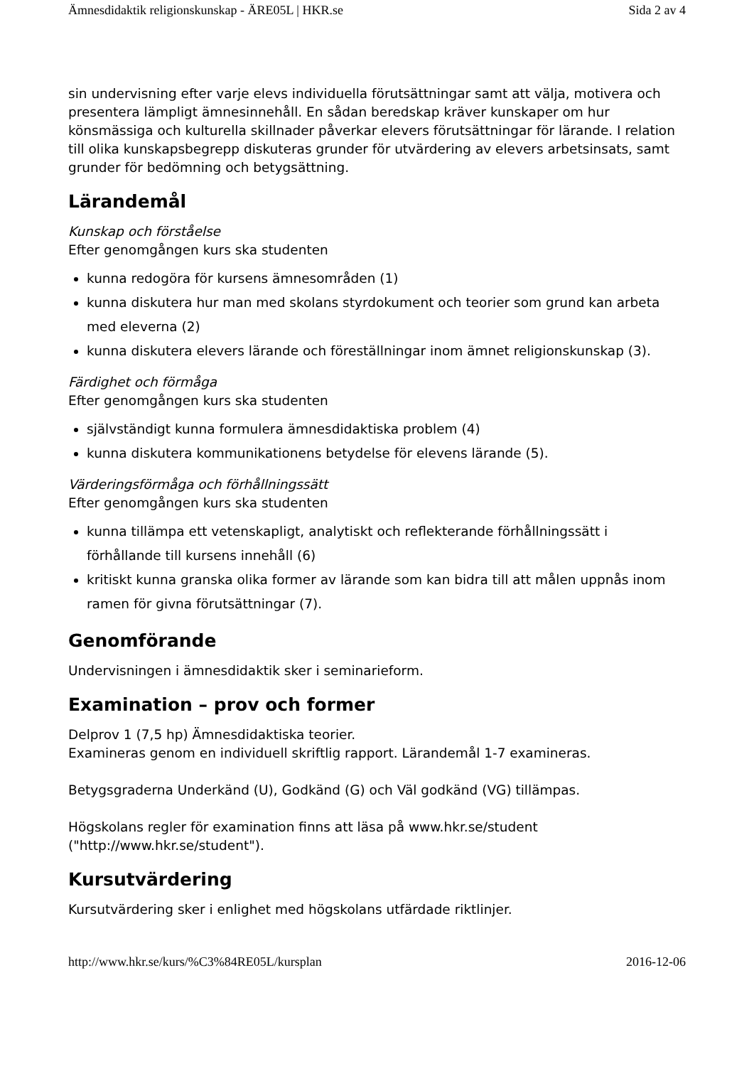Ämnesdidaktik religionskunskap - ÄRE05L | HKR.se Sida 2 av 4
sin undervisning efter varje elevs individuella förutsättningar samt att välja, motivera och presentera lämpligt ämnesinnehåll. En sådan beredskap kräver kunskaper om hur könsmässiga och kulturella skillnader påverkar elevers förutsättningar för lärande. I relation till olika kunskapsbegrepp diskuteras grunder för utvärdering av elevers arbetsinsats, samt grunder för bedömning och betygsättning.
Lärandemål
Kunskap och förståelse
Efter genomgången kurs ska studenten
kunna redogöra för kursens ämnesområden (1)
kunna diskutera hur man med skolans styrdokument och teorier som grund kan arbeta med eleverna (2)
kunna diskutera elevers lärande och föreställningar inom ämnet religionskunskap (3).
Färdighet och förmåga
Efter genomgången kurs ska studenten
självständigt kunna formulera ämnesdidaktiska problem (4)
kunna diskutera kommunikationens betydelse för elevens lärande (5).
Värderingsförmåga och förhållningssätt
Efter genomgången kurs ska studenten
kunna tillämpa ett vetenskapligt, analytiskt och reflekterande förhållningssätt i förhållande till kursens innehåll (6)
kritiskt kunna granska olika former av lärande som kan bidra till att målen uppnås inom ramen för givna förutsättningar (7).
Genomförande
Undervisningen i ämnesdidaktik sker i seminarieform.
Examination – prov och former
Delprov 1 (7,5 hp) Ämnesdidaktiska teorier.
Examineras genom en individuell skriftlig rapport. Lärandemål 1-7 examineras.
Betygsgraderna Underkänd (U), Godkänd (G) och Väl godkänd (VG) tillämpas.
Högskolans regler för examination finns att läsa på www.hkr.se/student ("http://www.hkr.se/student").
Kursutvärdering
Kursutvärdering sker i enlighet med högskolans utfärdade riktlinjer.
http://www.hkr.se/kurs/%C3%84RE05L/kursplan 2016-12-06